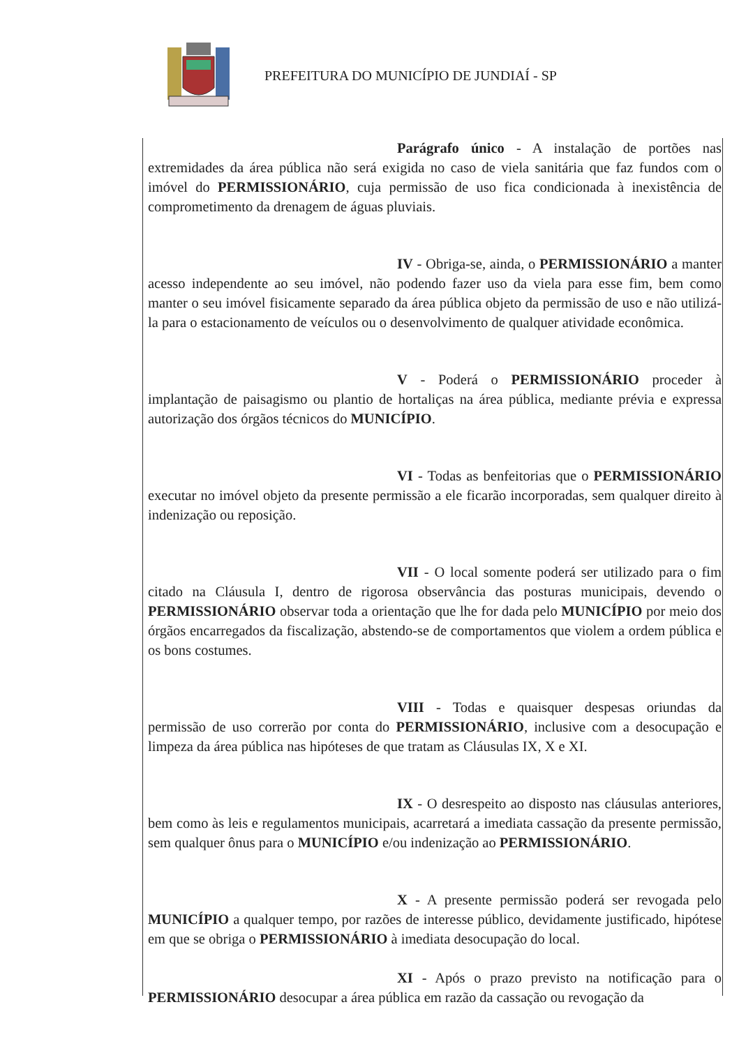PREFEITURA DO MUNICÍPIO DE JUNDIAÍ - SP
Parágrafo único - A instalação de portões nas extremidades da área pública não será exigida no caso de viela sanitária que faz fundos com o imóvel do PERMISSIONÁRIO, cuja permissão de uso fica condicionada à inexistência de comprometimento da drenagem de águas pluviais.
IV - Obriga-se, ainda, o PERMISSIONÁRIO a manter acesso independente ao seu imóvel, não podendo fazer uso da viela para esse fim, bem como manter o seu imóvel fisicamente separado da área pública objeto da permissão de uso e não utilizá-la para o estacionamento de veículos ou o desenvolvimento de qualquer atividade econômica.
V - Poderá o PERMISSIONÁRIO proceder à implantação de paisagismo ou plantio de hortaliças na área pública, mediante prévia e expressa autorização dos órgãos técnicos do MUNICÍPIO.
VI - Todas as benfeitorias que o PERMISSIONÁRIO executar no imóvel objeto da presente permissão a ele ficarão incorporadas, sem qualquer direito à indenização ou reposição.
VII - O local somente poderá ser utilizado para o fim citado na Cláusula I, dentro de rigorosa observância das posturas municipais, devendo o PERMISSIONÁRIO observar toda a orientação que lhe for dada pelo MUNICÍPIO por meio dos órgãos encarregados da fiscalização, abstendo-se de comportamentos que violem a ordem pública e os bons costumes.
VIII - Todas e quaisquer despesas oriundas da permissão de uso correrão por conta do PERMISSIONÁRIO, inclusive com a desocupação e limpeza da área pública nas hipóteses de que tratam as Cláusulas IX, X e XI.
IX - O desrespeito ao disposto nas cláusulas anteriores, bem como às leis e regulamentos municipais, acarretará a imediata cassação da presente permissão, sem qualquer ônus para o MUNICÍPIO e/ou indenização ao PERMISSIONÁRIO.
X - A presente permissão poderá ser revogada pelo MUNICÍPIO a qualquer tempo, por razões de interesse público, devidamente justificado, hipótese em que se obriga o PERMISSIONÁRIO à imediata desocupação do local.
XI - Após o prazo previsto na notificação para o PERMISSIONÁRIO desocupar a área pública em razão da cassação ou revogação da